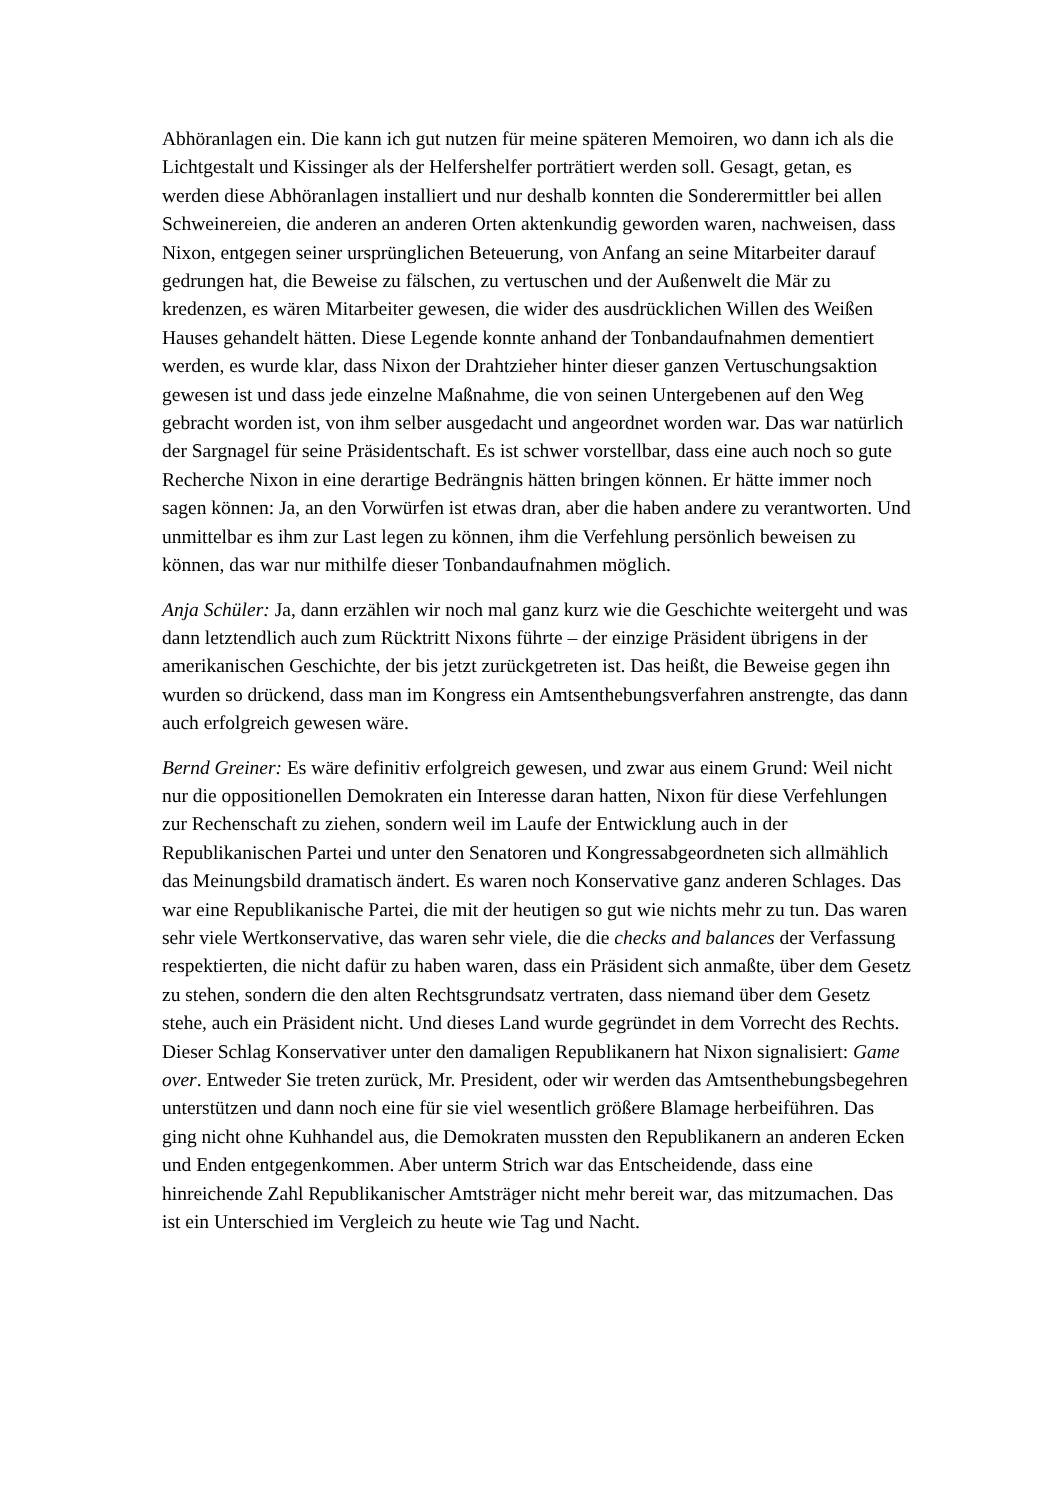Abhöranlagen ein. Die kann ich gut nutzen für meine späteren Memoiren, wo dann ich als die Lichtgestalt und Kissinger als der Helfershelfer porträtiert werden soll. Gesagt, getan, es werden diese Abhöranlagen installiert und nur deshalb konnten die Sonderermittler bei allen Schweinereien, die anderen an anderen Orten aktenkundig geworden waren, nachweisen, dass Nixon, entgegen seiner ursprünglichen Beteuerung, von Anfang an seine Mitarbeiter darauf gedrungen hat, die Beweise zu fälschen, zu vertuschen und der Außenwelt die Mär zu kredenzen, es wären Mitarbeiter gewesen, die wider des ausdrücklichen Willen des Weißen Hauses gehandelt hätten. Diese Legende konnte anhand der Tonbandaufnahmen dementiert werden, es wurde klar, dass Nixon der Drahtzieher hinter dieser ganzen Vertuschungsaktion gewesen ist und dass jede einzelne Maßnahme, die von seinen Untergebenen auf den Weg gebracht worden ist, von ihm selber ausgedacht und angeordnet worden war. Das war natürlich der Sargnagel für seine Präsidentschaft. Es ist schwer vorstellbar, dass eine auch noch so gute Recherche Nixon in eine derartige Bedrängnis hätten bringen können. Er hätte immer noch sagen können: Ja, an den Vorwürfen ist etwas dran, aber die haben andere zu verantworten. Und unmittelbar es ihm zur Last legen zu können, ihm die Verfehlung persönlich beweisen zu können, das war nur mithilfe dieser Tonbandaufnahmen möglich.
Anja Schüler: Ja, dann erzählen wir noch mal ganz kurz wie die Geschichte weitergeht und was dann letztendlich auch zum Rücktritt Nixons führte – der einzige Präsident übrigens in der amerikanischen Geschichte, der bis jetzt zurückgetreten ist. Das heißt, die Beweise gegen ihn wurden so drückend, dass man im Kongress ein Amtsenthebungsverfahren anstrengte, das dann auch erfolgreich gewesen wäre.
Bernd Greiner: Es wäre definitiv erfolgreich gewesen, und zwar aus einem Grund: Weil nicht nur die oppositionellen Demokraten ein Interesse daran hatten, Nixon für diese Verfehlungen zur Rechenschaft zu ziehen, sondern weil im Laufe der Entwicklung auch in der Republikanischen Partei und unter den Senatoren und Kongressabgeordneten sich allmählich das Meinungsbild dramatisch ändert. Es waren noch Konservative ganz anderen Schlages. Das war eine Republikanische Partei, die mit der heutigen so gut wie nichts mehr zu tun. Das waren sehr viele Wertkonservative, das waren sehr viele, die die checks and balances der Verfassung respektierten, die nicht dafür zu haben waren, dass ein Präsident sich anmaßte, über dem Gesetz zu stehen, sondern die den alten Rechtsgrundsatz vertraten, dass niemand über dem Gesetz stehe, auch ein Präsident nicht. Und dieses Land wurde gegründet in dem Vorrecht des Rechts. Dieser Schlag Konservativer unter den damaligen Republikanern hat Nixon signalisiert: Game over. Entweder Sie treten zurück, Mr. President, oder wir werden das Amtsenthebungsbegehren unterstützen und dann noch eine für sie viel wesentlich größere Blamage herbeiführen. Das ging nicht ohne Kuhhandel aus, die Demokraten mussten den Republikanern an anderen Ecken und Enden entgegenkommen. Aber unterm Strich war das Entscheidende, dass eine hinreichende Zahl Republikanischer Amtsträger nicht mehr bereit war, das mitzumachen. Das ist ein Unterschied im Vergleich zu heute wie Tag und Nacht.